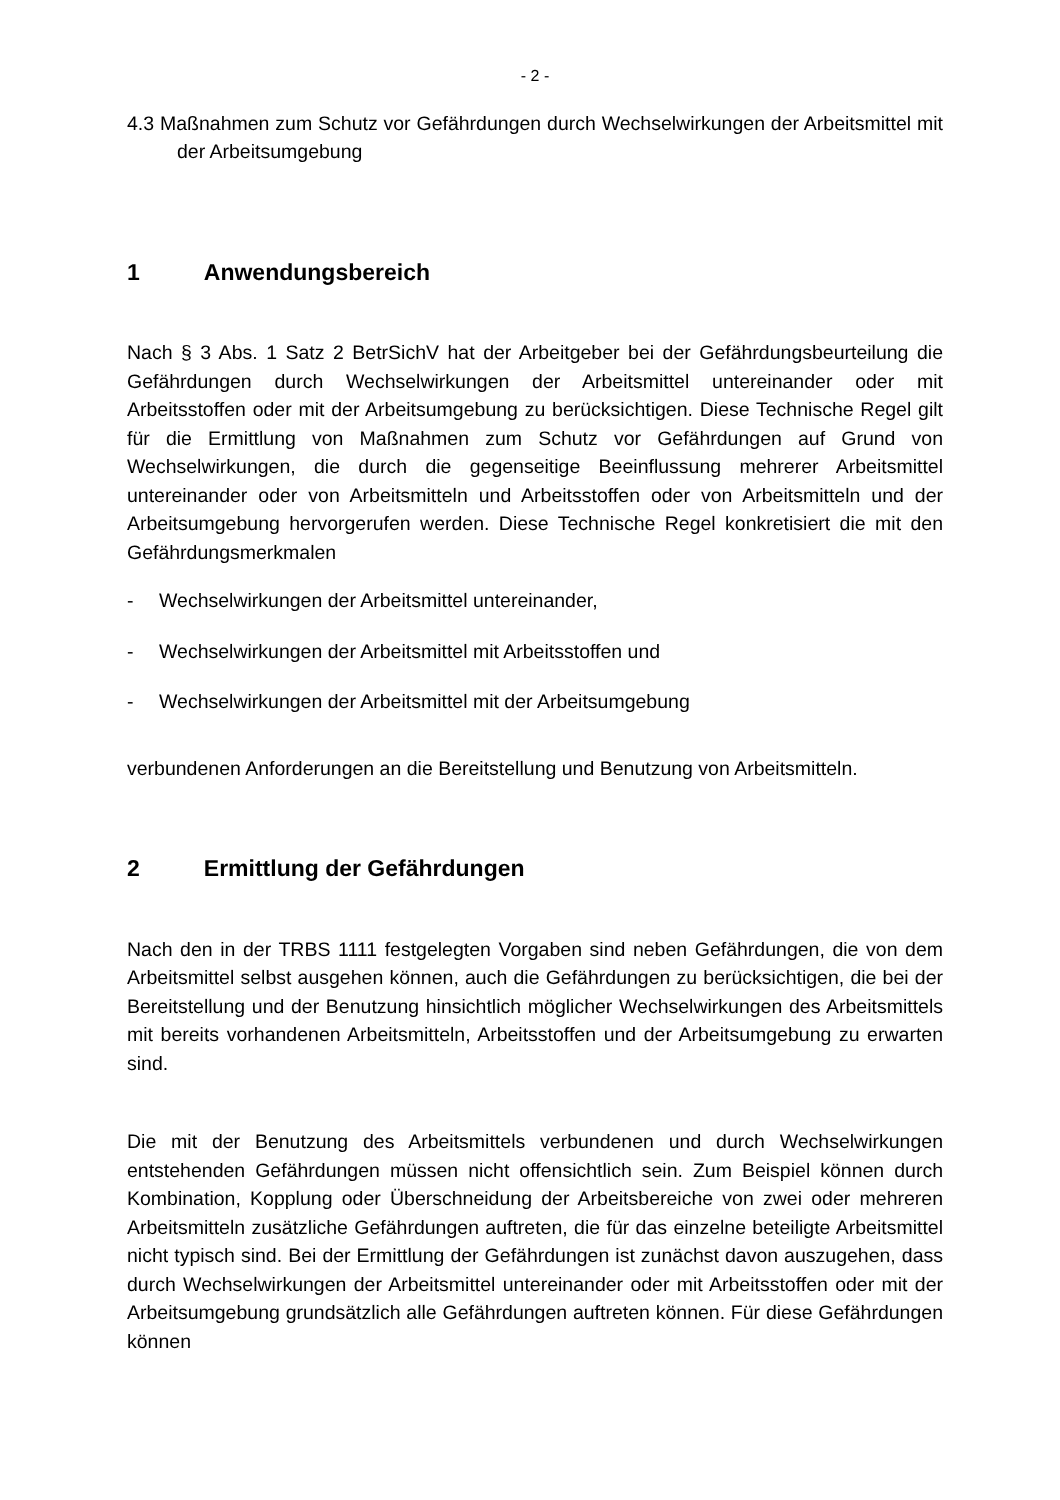- 2 -
4.3 Maßnahmen zum Schutz vor Gefährdungen durch Wechselwirkungen der Arbeitsmittel mit der Arbeitsumgebung
1 Anwendungsbereich
Nach § 3 Abs. 1 Satz 2 BetrSichV hat der Arbeitgeber bei der Gefährdungsbeurteilung die Gefährdungen durch Wechselwirkungen der Arbeitsmittel untereinander oder mit Arbeitsstoffen oder mit der Arbeitsumgebung zu berücksichtigen. Diese Technische Regel gilt für die Ermittlung von Maßnahmen zum Schutz vor Gefährdungen auf Grund von Wechselwirkungen, die durch die gegenseitige Beeinflussung mehrerer Arbeitsmittel untereinander oder von Arbeitsmitteln und Arbeitsstoffen oder von Arbeitsmitteln und der Arbeitsumgebung hervorgerufen werden. Diese Technische Regel konkretisiert die mit den Gefährdungsmerkmalen
- Wechselwirkungen der Arbeitsmittel untereinander,
- Wechselwirkungen der Arbeitsmittel mit Arbeitsstoffen und
- Wechselwirkungen der Arbeitsmittel mit der Arbeitsumgebung
verbundenen Anforderungen an die Bereitstellung und Benutzung von Arbeitsmitteln.
2 Ermittlung der Gefährdungen
Nach den in der TRBS 1111 festgelegten Vorgaben sind neben Gefährdungen, die von dem Arbeitsmittel selbst ausgehen können, auch die Gefährdungen zu berücksichtigen, die bei der Bereitstellung und der Benutzung hinsichtlich möglicher Wechselwirkungen des Arbeitsmittels mit bereits vorhandenen Arbeitsmitteln, Arbeitsstoffen und der Arbeitsumgebung zu erwarten sind.
Die mit der Benutzung des Arbeitsmittels verbundenen und durch Wechselwirkungen entstehenden Gefährdungen müssen nicht offensichtlich sein. Zum Beispiel können durch Kombination, Kopplung oder Überschneidung der Arbeitsbereiche von zwei oder mehreren Arbeitsmitteln zusätzliche Gefährdungen auftreten, die für das einzelne beteiligte Arbeitsmittel nicht typisch sind. Bei der Ermittlung der Gefährdungen ist zunächst davon auszugehen, dass durch Wechselwirkungen der Arbeitsmittel untereinander oder mit Arbeitsstoffen oder mit der Arbeitsumgebung grundsätzlich alle Gefährdungen auftreten können. Für diese Gefährdungen können